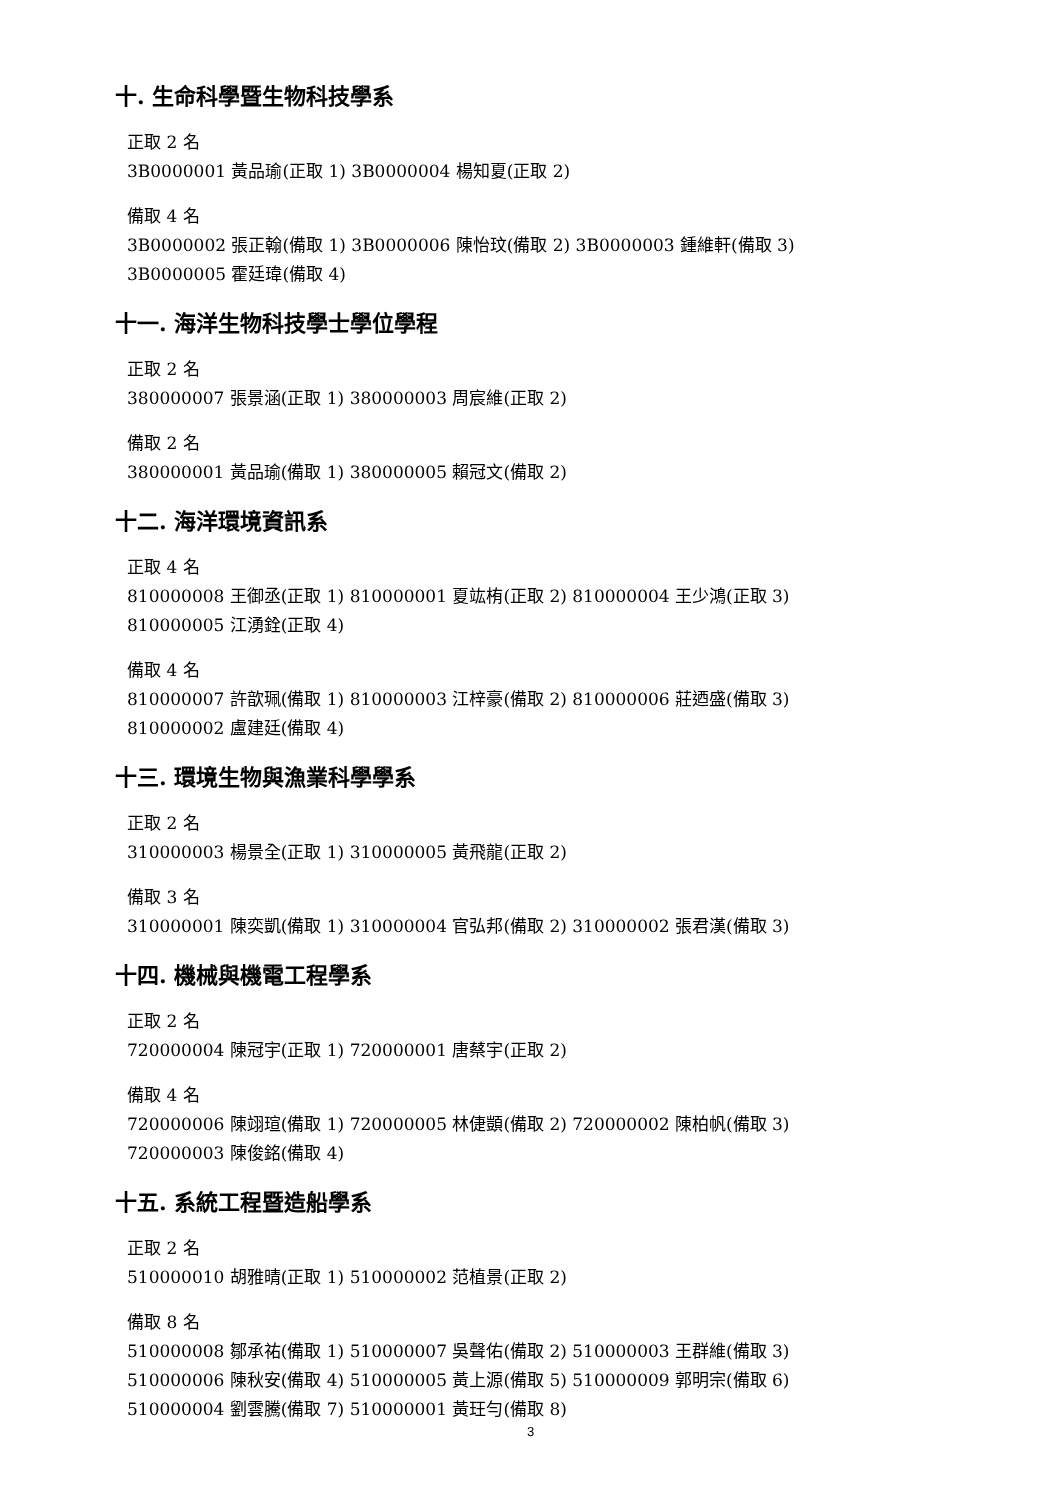十. 生命科學暨生物科技學系
正取 2 名
3B0000001 黃品瑜(正取 1) 3B0000004 楊知夏(正取 2)
備取 4 名
3B0000002 張正翰(備取 1) 3B0000006 陳怡玟(備取 2) 3B0000003 鍾維軒(備取 3)
3B0000005 霍廷瑋(備取 4)
十一. 海洋生物科技學士學位學程
正取 2 名
380000007 張景涵(正取 1) 380000003 周宸維(正取 2)
備取 2 名
380000001 黃品瑜(備取 1) 380000005 賴冠文(備取 2)
十二. 海洋環境資訊系
正取 4 名
810000008 王御丞(正取 1) 810000001 夏竑栯(正取 2) 810000004 王少鴻(正取 3)
810000005 江湧銓(正取 4)
備取 4 名
810000007 許歆珮(備取 1) 810000003 江梓豪(備取 2) 810000006 莊迺盛(備取 3)
810000002 盧建廷(備取 4)
十三. 環境生物與漁業科學學系
正取 2 名
310000003 楊景全(正取 1) 310000005 黃飛龍(正取 2)
備取 3 名
310000001 陳奕凱(備取 1) 310000004 官弘邦(備取 2) 310000002 張君漢(備取 3)
十四. 機械與機電工程學系
正取 2 名
720000004 陳冠宇(正取 1) 720000001 唐蔡宇(正取 2)
備取 4 名
720000006 陳翊瑄(備取 1) 720000005 林倢顗(備取 2) 720000002 陳柏帆(備取 3)
720000003 陳俊銘(備取 4)
十五. 系統工程暨造船學系
正取 2 名
510000010 胡雅晴(正取 1) 510000002 范植景(正取 2)
備取 8 名
510000008 鄒承祐(備取 1) 510000007 吳聲佑(備取 2) 510000003 王群維(備取 3)
510000006 陳秋安(備取 4) 510000005 黃上源(備取 5) 510000009 郭明宗(備取 6)
510000004 劉雲騰(備取 7) 510000001 黃玨勻(備取 8)
3